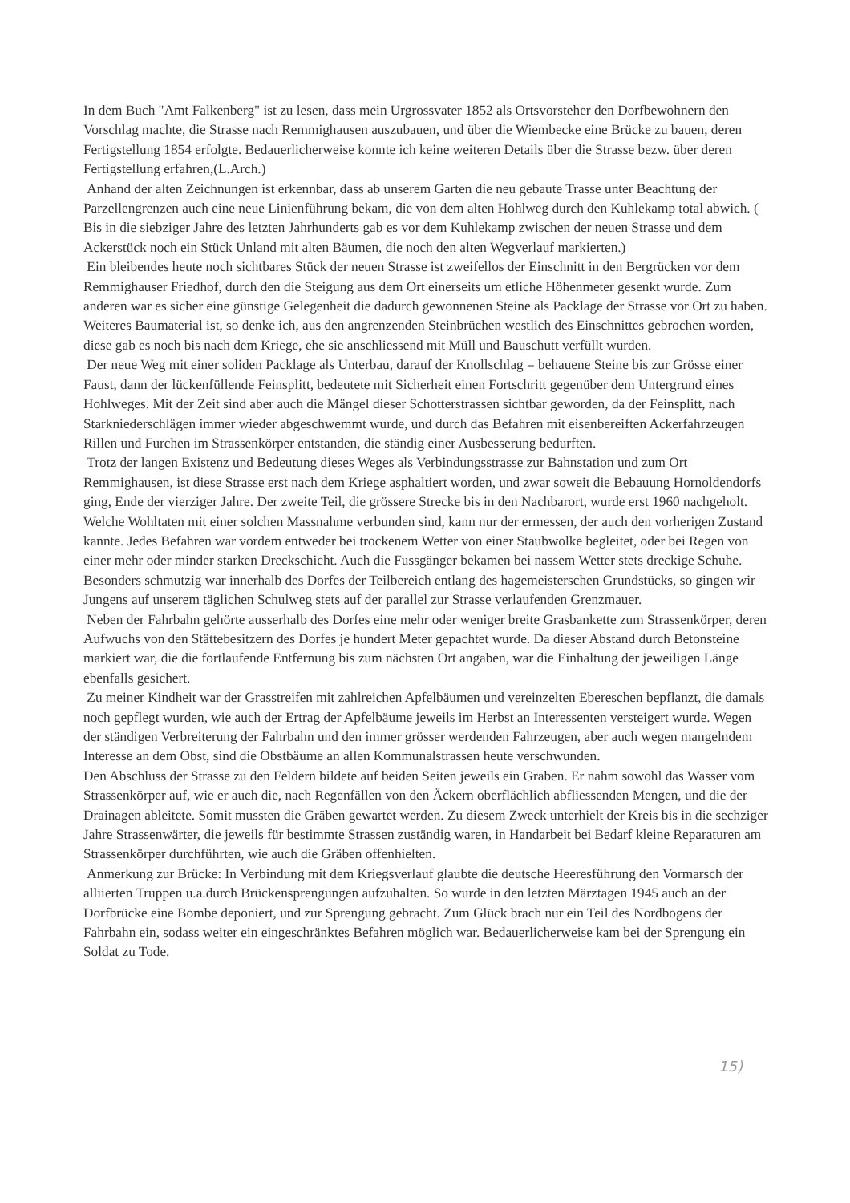In dem Buch "Amt Falkenberg" ist zu lesen, dass mein Urgrossvater 1852 als Ortsvorsteher den Dorfbewohnern den Vorschlag machte, die Strasse nach Remmighausen auszubauen, und über die Wiembecke eine Brücke zu bauen, deren Fertigstellung 1854 erfolgte. Bedauerlicherweise konnte ich keine weiteren Details über die Strasse bezw. über deren Fertigstellung erfahren,(L.Arch.)
Anhand der alten Zeichnungen ist erkennbar, dass ab unserem Garten die neu gebaute Trasse unter Beachtung der Parzellengrenzen auch eine neue Linienführung bekam, die von dem alten Hohlweg durch den Kuhlekamp total abwich. ( Bis in die siebziger Jahre des letzten Jahrhunderts gab es vor dem Kuhlekamp zwischen der neuen Strasse und dem Ackerstück noch ein Stück Unland mit alten Bäumen, die noch den alten Wegverlauf markierten.)
Ein bleibendes heute noch sichtbares Stück der neuen Strasse ist zweifellos der Einschnitt in den Bergrücken vor dem Remmighauser Friedhof, durch den die Steigung aus dem Ort einerseits um etliche Höhenmeter gesenkt wurde. Zum anderen war es sicher eine günstige Gelegenheit die dadurch gewonnenen Steine als Packlage der Strasse vor Ort zu haben. Weiteres Baumaterial ist, so denke ich, aus den angrenzenden Steinbrüchen westlich des Einschnittes gebrochen worden, diese gab es noch bis nach dem Kriege, ehe sie anschliessend mit Müll und Bauschutt verfüllt wurden.
Der neue Weg mit einer soliden Packlage als Unterbau, darauf der Knollschlag = behauene Steine bis zur Grösse einer Faust, dann der lückenfüllende Feinsplitt, bedeutete mit Sicherheit einen Fortschritt gegenüber dem Untergrund eines Hohlweges. Mit der Zeit sind aber auch die Mängel dieser Schotterstrassen sichtbar geworden, da der Feinsplitt, nach Starkniederschlägen immer wieder abgeschwemmt wurde, und durch das Befahren mit eisenbereiften Ackerfahrzeugen Rillen und Furchen im Strassenkörper entstanden, die ständig einer Ausbesserung bedurften.
Trotz der langen Existenz und Bedeutung dieses Weges als Verbindungsstrasse zur Bahnstation und zum Ort Remmighausen, ist diese Strasse erst nach dem Kriege asphaltiert worden, und zwar soweit die Bebauung Hornoldendorfs ging, Ende der vierziger Jahre. Der zweite Teil, die grössere Strecke bis in den Nachbarort, wurde erst 1960 nachgeholt.
Welche Wohltaten mit einer solchen Massnahme verbunden sind, kann nur der ermessen, der auch den vorherigen Zustand kannte. Jedes Befahren war vordem entweder bei trockenem Wetter von einer Staubwolke begleitet, oder bei Regen von einer mehr oder minder starken Dreckschicht. Auch die Fussgänger bekamen bei nassem Wetter stets dreckige Schuhe. Besonders schmutzig war innerhalb des Dorfes der Teilbereich entlang des hagemeisterschen Grundstücks, so gingen wir Jungens auf unserem täglichen Schulweg stets auf der parallel zur Strasse verlaufenden Grenzmauer.
Neben der Fahrbahn gehörte ausserhalb des Dorfes eine mehr oder weniger breite Grasbankette zum Strassenkörper, deren Aufwuchs von den Stättebesitzern des Dorfes je hundert Meter gepachtet wurde. Da dieser Abstand durch Betonsteine markiert war, die die fortlaufende Entfernung bis zum nächsten Ort angaben, war die Einhaltung der jeweiligen Länge ebenfalls gesichert.
Zu meiner Kindheit war der Grasstreifen mit zahlreichen Apfelbäumen und vereinzelten Ebereschen bepflanzt, die damals noch gepflegt wurden, wie auch der Ertrag der Apfelbäume jeweils im Herbst an Interessenten versteigert wurde. Wegen der ständigen Verbreiterung der Fahrbahn und den immer grösser werdenden Fahrzeugen, aber auch wegen mangelndem Interesse an dem Obst, sind die Obstbäume an allen Kommunalstrassen heute verschwunden.
Den Abschluss der Strasse zu den Feldern bildete auf beiden Seiten jeweils ein Graben. Er nahm sowohl das Wasser vom Strassenkörper auf, wie er auch die, nach Regenfällen von den Äckern oberflächlich abfliessenden Mengen, und die der Drainagen ableitete. Somit mussten die Gräben gewartet werden. Zu diesem Zweck unterhielt der Kreis bis in die sechziger Jahre Strassenwärter, die jeweils für bestimmte Strassen zuständig waren, in Handarbeit bei Bedarf kleine Reparaturen am Strassenkörper durchführten, wie auch die Gräben offenhielten.
Anmerkung zur Brücke: In Verbindung mit dem Kriegsverlauf glaubte die deutsche Heeresführung den Vormarsch der alliierten Truppen u.a.durch Brückensprengungen aufzuhalten. So wurde in den letzten Märztagen 1945 auch an der Dorfbrücke eine Bombe deponiert, und zur Sprengung gebracht. Zum Glück brach nur ein Teil des Nordbogens der Fahrbahn ein, sodass weiter ein eingeschränktes Befahren möglich war. Bedauerlicherweise kam bei der Sprengung ein Soldat zu Tode.
15)